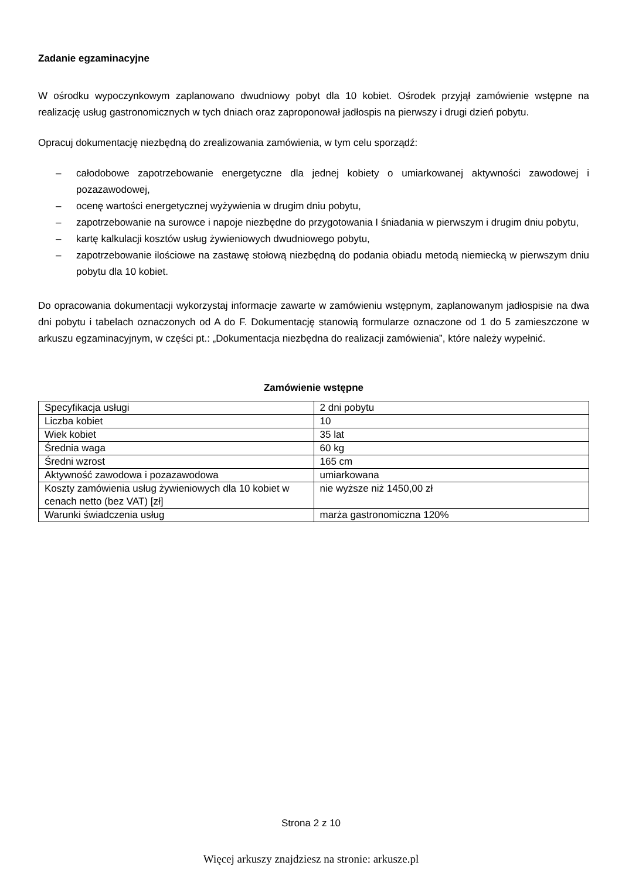Zadanie egzaminacyjne
W ośrodku wypoczynkowym zaplanowano dwudniowy pobyt dla 10 kobiet. Ośrodek przyjął zamówienie wstępne na realizację usług gastronomicznych w tych dniach oraz zaproponował jadłospis na pierwszy i drugi dzień pobytu.
Opracuj dokumentację niezbędną do zrealizowania zamówienia, w tym celu sporządź:
– całodobowe zapotrzebowanie energetyczne dla jednej kobiety o umiarkowanej aktywności zawodowej i pozazawodowej,
– ocenę wartości energetycznej wyżywienia w drugim dniu pobytu,
– zapotrzebowanie na surowce i napoje niezbędne do przygotowania I śniadania w pierwszym i drugim dniu pobytu,
– kartę kalkulacji kosztów usług żywieniowych dwudniowego pobytu,
– zapotrzebowanie ilościowe na zastawę stołową niezbędną do podania obiadu metodą niemiecką w pierwszym dniu pobytu dla 10 kobiet.
Do opracowania dokumentacji wykorzystaj informacje zawarte w zamówieniu wstępnym, zaplanowanym jadłospisie na dwa dni pobytu i tabelach oznaczonych od A do F. Dokumentację stanowią formularze oznaczone od 1 do 5 zamieszczone w arkuszu egzaminacyjnym, w części pt.: „Dokumentacja niezbędna do realizacji zamówienia”, które należy wypełnić.
Zamówienie wstępne
| Specyfikacja usługi | 2 dni pobytu |
| Liczba kobiet | 10 |
| Wiek kobiet | 35 lat |
| Średnia waga | 60 kg |
| Średni wzrost | 165 cm |
| Aktywność zawodowa i pozazawodowa | umiarkowana |
| Koszty zamówienia usług żywieniowych dla 10 kobiet w cenach netto (bez VAT) [zł] | nie wyższe niż 1450,00 zł |
| Warunki świadczenia usług | marża gastronomiczna 120% |
Strona 2 z 10
Więcej arkuszy znajdziesz na stronie: arkusze.pl